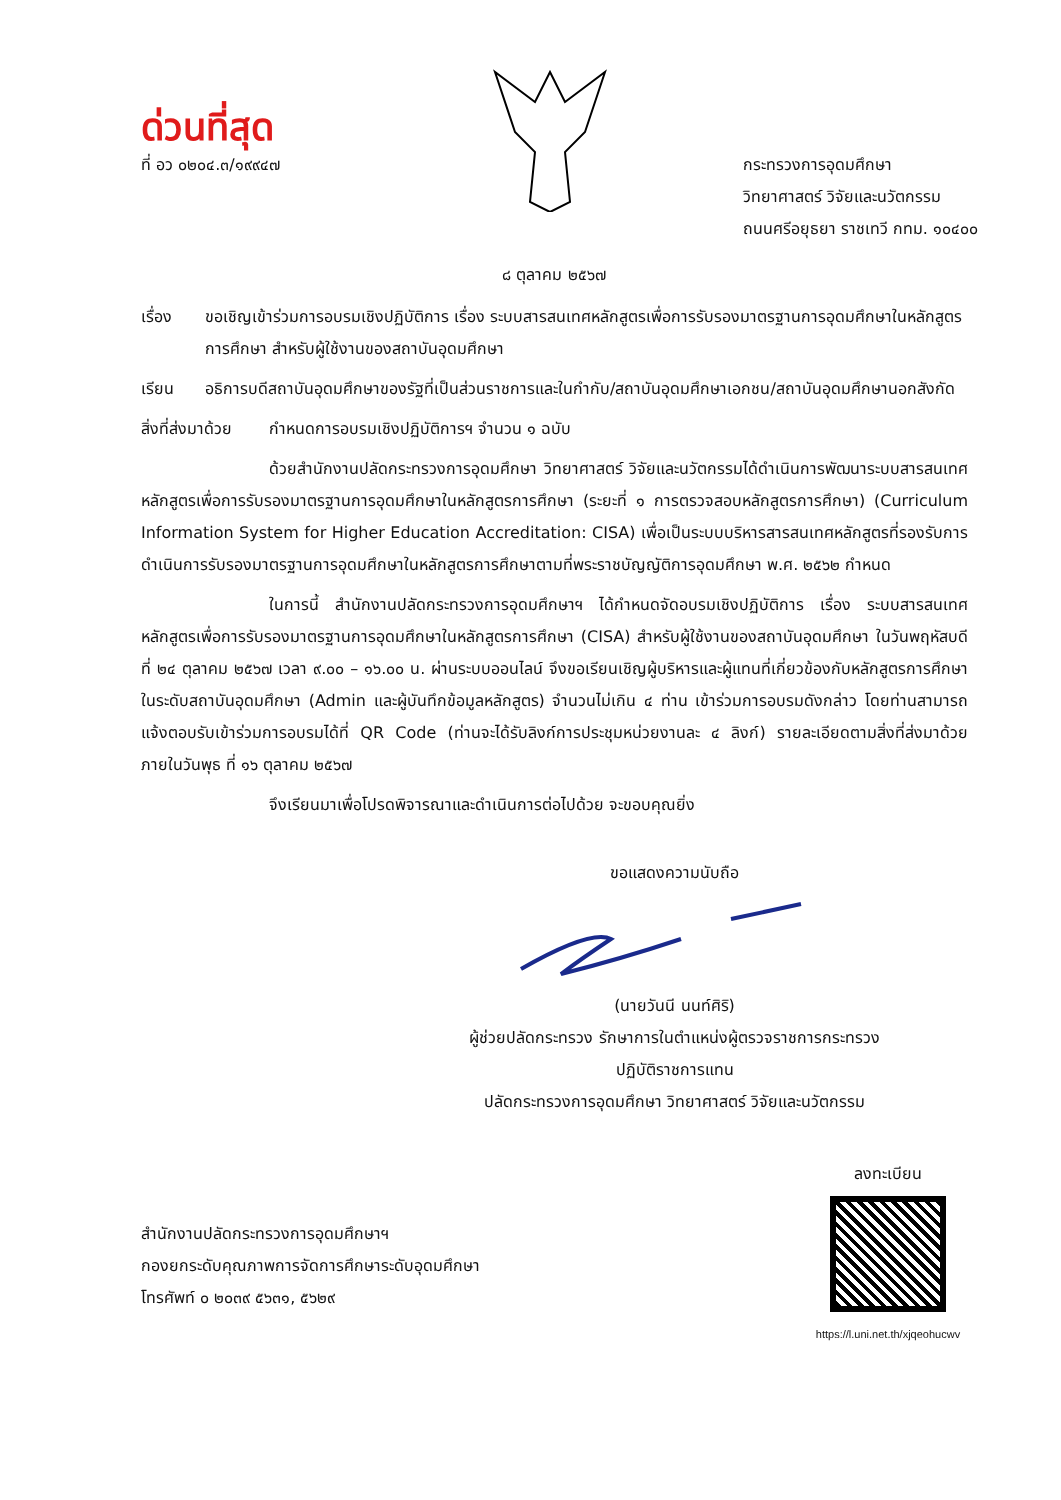ด่วนที่สุด
ที่ อว ๐๒๐๔.๓/๑๙๙๔๗ กระทรวงการอุดมศึกษา
วิทยาศาสตร์ วิจัยและนวัตกรรม
ถนนศรีอยุธยา ราชเทวี กทม. ๑๐๔๐๐
๘ ตุลาคม ๒๕๖๗
เรื่อง ขอเชิญเข้าร่วมการอบรมเชิงปฏิบัติการ เรื่อง ระบบสารสนเทศหลักสูตรเพื่อการรับรองมาตรฐานการอุดมศึกษาในหลักสูตรการศึกษา สำหรับผู้ใช้งานของสถาบันอุดมศึกษา
เรียน อธิการบดีสถาบันอุดมศึกษาของรัฐที่เป็นส่วนราชการและในกำกับ/สถาบันอุดมศึกษาเอกชน/สถาบันอุดมศึกษานอกสังกัด
สิ่งที่ส่งมาด้วย
กำหนดการอบรมเชิงปฏิบัติการฯ จำนวน ๑ ฉบับ
ด้วยสำนักงานปลัดกระทรวงการอุดมศึกษา วิทยาศาสตร์ วิจัยและนวัตกรรมได้ดำเนินการพัฒนาระบบสารสนเทศหลักสูตรเพื่อการรับรองมาตรฐานการอุดมศึกษาในหลักสูตรการศึกษา (ระยะที่ ๑ การตรวจสอบหลักสูตรการศึกษา) (Curriculum Information System for Higher Education Accreditation: CISA) เพื่อเป็นระบบบริหารสารสนเทศหลักสูตรที่รองรับการดำเนินการรับรองมาตรฐานการอุดมศึกษาในหลักสูตรการศึกษาตามที่พระราชบัญญัติการอุดมศึกษา พ.ศ. ๒๕๖๒ กำหนด
ในการนี้ สำนักงานปลัดกระทรวงการอุดมศึกษาฯ ได้กำหนดจัดอบรมเชิงปฏิบัติการ เรื่อง ระบบสารสนเทศหลักสูตรเพื่อการรับรองมาตรฐานการอุดมศึกษาในหลักสูตรการศึกษา (CISA) สำหรับผู้ใช้งานของสถาบันอุดมศึกษา ในวันพฤหัสบดีที่ ๒๔ ตุลาคม ๒๕๖๗ เวลา ๙.๐๐ – ๑๖.๐๐ น. ผ่านระบบออนไลน์ จึงขอเรียนเชิญผู้บริหารและผู้แทนที่เกี่ยวข้องกับหลักสูตรการศึกษาในระดับสถาบันอุดมศึกษา (Admin และผู้บันทึกข้อมูลหลักสูตร) จำนวนไม่เกิน ๔ ท่าน เข้าร่วมการอบรมดังกล่าว โดยท่านสามารถแจ้งตอบรับเข้าร่วมการอบรมได้ที่ QR Code (ท่านจะได้รับลิงก์การประชุมหน่วยงานละ ๔ ลิงก์) รายละเอียดตามสิ่งที่ส่งมาด้วยภายในวันพุธ ที่ ๑๖ ตุลาคม ๒๕๖๗
จึงเรียนมาเพื่อโปรดพิจารณาและดำเนินการต่อไปด้วย จะขอบคุณยิ่ง
ขอแสดงความนับถือ
(นายวันนี นนท์ศิริ)
ผู้ช่วยปลัดกระทรวง รักษาการในตำแหน่งผู้ตรวจราชการกระทรวง
ปฏิบัติราชการแทน
ปลัดกระทรวงการอุดมศึกษา วิทยาศาสตร์ วิจัยและนวัตกรรม
สำนักงานปลัดกระทรวงการอุดมศึกษาฯ
กองยกระดับคุณภาพการจัดการศึกษาระดับอุดมศึกษา
โทรศัพท์ ๐ ๒๐๓๙ ๕๖๓๑, ๕๖๒๙
ลงทะเบียน
https://l.uni.net.th/xjqeohucwv